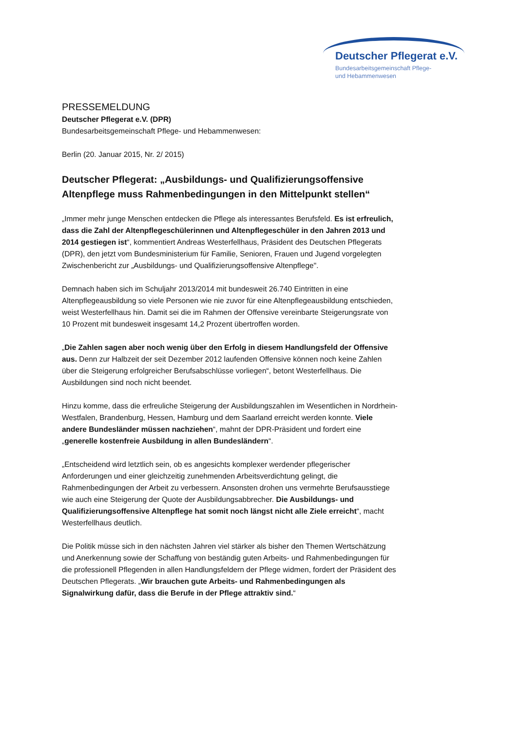Deutscher Pflegerat e.V.
Bundesarbeitsgemeinschaft Pflege-
und Hebammenwesen
PRESSEMELDUNG
Deutscher Pflegerat e.V. (DPR)
Bundesarbeitsgemeinschaft Pflege- und Hebammenwesen:
Berlin (20. Januar 2015, Nr. 2/ 2015)
Deutscher Pflegerat: „Ausbildungs- und Qualifizierungsoffensive Altenpflege muss Rahmenbedingungen in den Mittelpunkt stellen“
„Immer mehr junge Menschen entdecken die Pflege als interessantes Berufsfeld. Es ist erfreulich, dass die Zahl der Altenpflegeschülerinnen und Altenpflegeschüler in den Jahren 2013 und 2014 gestiegen ist“, kommentiert Andreas Westerfellhaus, Präsident des Deutschen Pflegerats (DPR), den jetzt vom Bundesministerium für Familie, Senioren, Frauen und Jugend vorgelegten Zwischenbericht zur „Ausbildungs- und Qualifizierungsoffensive Altenpflege".
Demnach haben sich im Schuljahr 2013/2014 mit bundesweit 26.740 Eintritten in eine Altenpflegeausbildung so viele Personen wie nie zuvor für eine Altenpflegeausbildung entschieden, weist Westerfellhaus hin. Damit sei die im Rahmen der Offensive vereinbarte Steigerungsrate von 10 Prozent mit bundesweit insgesamt 14,2 Prozent übertroffen worden.
„Die Zahlen sagen aber noch wenig über den Erfolg in diesem Handlungsfeld der Offensive aus. Denn zur Halbzeit der seit Dezember 2012 laufenden Offensive können noch keine Zahlen über die Steigerung erfolgreicher Berufsabschlüsse vorliegen“, betont Westerfellhaus. Die Ausbildungen sind noch nicht beendet.
Hinzu komme, dass die erfreuliche Steigerung der Ausbildungszahlen im Wesentlichen in Nordrhein-Westfalen, Brandenburg, Hessen, Hamburg und dem Saarland erreicht werden konnte. Viele andere Bundesländer müssen nachziehen“, mahnt der DPR-Präsident und fordert eine „generelle kostenfreie Ausbildung in allen Bundesländern“.
„Entscheidend wird letztlich sein, ob es angesichts komplexer werdender pflegerischer Anforderungen und einer gleichzeitig zunehmenden Arbeitsverdichtung gelingt, die Rahmenbedingungen der Arbeit zu verbessern. Ansonsten drohen uns vermehrte Berufsausstiege wie auch eine Steigerung der Quote der Ausbildungsabbrecher. Die Ausbildungs- und Qualifizierungsoffensive Altenpflege hat somit noch längst nicht alle Ziele erreicht“, macht Westerfellhaus deutlich.
Die Politik müsse sich in den nächsten Jahren viel stärker als bisher den Themen Wertschätzung und Anerkennung sowie der Schaffung von beständig guten Arbeits- und Rahmenbedingungen für die professionell Pflegenden in allen Handlungsfeldern der Pflege widmen, fordert der Präsident des Deutschen Pflegerats. „Wir brauchen gute Arbeits- und Rahmenbedingungen als Signalwirkung dafür, dass die Berufe in der Pflege attraktiv sind.“